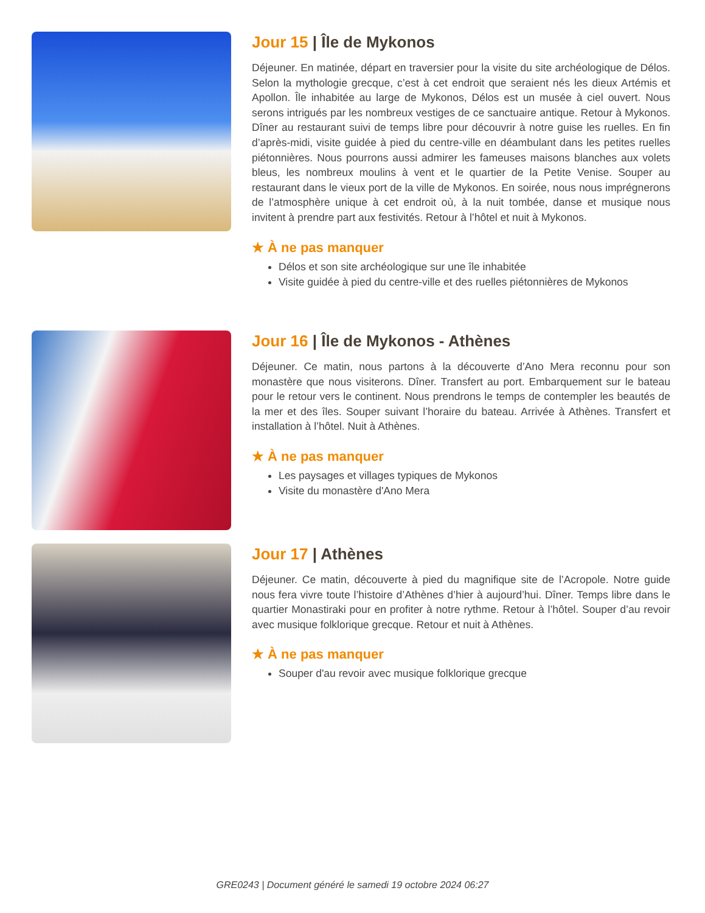Jour 15 | Île de Mykonos
Déjeuner. En matinée, départ en traversier pour la visite du site archéologique de Délos. Selon la mythologie grecque, c’est à cet endroit que seraient nés les dieux Artémis et Apollon. Île inhabitée au large de Mykonos, Délos est un musée à ciel ouvert. Nous serons intrigués par les nombreux vestiges de ce sanctuaire antique. Retour à Mykonos. Dîner au restaurant suivi de temps libre pour découvrir à notre guise les ruelles. En fin d’après-midi, visite guidée à pied du centre-ville en déambulant dans les petites ruelles piétonnières. Nous pourrons aussi admirer les fameuses maisons blanches aux volets bleus, les nombreux moulins à vent et le quartier de la Petite Venise. Souper au restaurant dans le vieux port de la ville de Mykonos. En soirée, nous nous imprégnerons de l’atmosphère unique à cet endroit où, à la nuit tombée, danse et musique nous invitent à prendre part aux festivités. Retour à l’hôtel et nuit à Mykonos.
★ À ne pas manquer
Délos et son site archéologique sur une île inhabitée
Visite guidée à pied du centre-ville et des ruelles piétonnières de Mykonos
Jour 16 | Île de Mykonos - Athènes
Déjeuner. Ce matin, nous partons à la découverte d’Ano Mera reconnu pour son monastère que nous visiterons. Dîner. Transfert au port. Embarquement sur le bateau pour le retour vers le continent. Nous prendrons le temps de contempler les beautés de la mer et des îles. Souper suivant l’horaire du bateau. Arrivée à Athènes. Transfert et installation à l’hôtel. Nuit à Athènes.
★ À ne pas manquer
Les paysages et villages typiques de Mykonos
Visite du monastère d'Ano Mera
Jour 17 | Athènes
Déjeuner. Ce matin, découverte à pied du magnifique site de l’Acropole. Notre guide nous fera vivre toute l’histoire d’Athènes d’hier à aujourd’hui. Dîner. Temps libre dans le quartier Monastiraki pour en profiter à notre rythme. Retour à l’hôtel. Souper d’au revoir avec musique folklorique grecque. Retour et nuit à Athènes.
★ À ne pas manquer
Souper d'au revoir avec musique folklorique grecque
GRE0243 | Document généré le samedi 19 octobre 2024 06:27